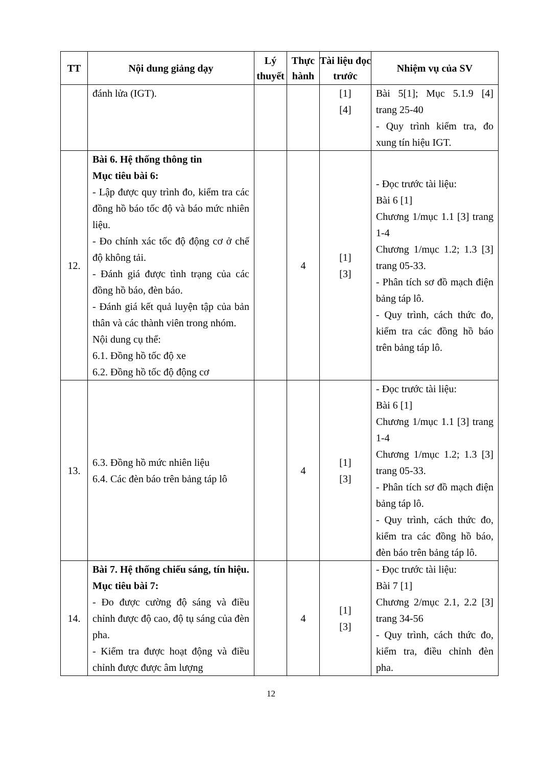| TT | Nội dung giảng dạy | Lý thuyết | Thực hành | Tài liệu đọc trước | Nhiệm vụ của SV |
| --- | --- | --- | --- | --- | --- |
| | đánh lửa (IGT). | | | [1] [4] | Bài 5[1]; Mục 5.1.9 [4] trang 25-40 - Quy trình kiểm tra, đo xung tín hiệu IGT. |
| 12. | Bài 6. Hệ thống thông tin Mục tiêu bài 6: - Lập được quy trình đo, kiểm tra các đồng hồ báo tốc độ và báo mức nhiên liệu. - Đo chính xác tốc độ động cơ ở chế độ không tải. - Đánh giá được tình trạng của các đồng hồ báo, đèn báo. - Đánh giá kết quả luyện tập của bản thân và các thành viên trong nhóm. Nội dung cụ thể: 6.1. Đồng hồ tốc độ xe 6.2. Đồng hồ tốc độ động cơ | | 4 | [1] [3] | - Đọc trước tài liệu: Bài 6 [1] Chương 1/mục 1.1 [3] trang 1-4 Chương 1/mục 1.2; 1.3 [3] trang 05-33. - Phân tích sơ đồ mạch điện bảng táp lô. - Quy trình, cách thức đo, kiểm tra các đồng hồ báo trên bảng táp lô. |
| 13. | 6.3. Đồng hồ mức nhiên liệu 6.4. Các đèn báo trên bảng táp lô | | 4 | [1] [3] | - Đọc trước tài liệu: Bài 6 [1] Chương 1/mục 1.1 [3] trang 1-4 Chương 1/mục 1.2; 1.3 [3] trang 05-33. - Phân tích sơ đồ mạch điện bảng táp lô. - Quy trình, cách thức đo, kiểm tra các đồng hồ báo, đèn báo trên bảng táp lô. |
| 14. | Bài 7. Hệ thống chiếu sáng, tín hiệu. Mục tiêu bài 7: - Đo được cường độ sáng và điều chỉnh được độ cao, độ tụ sáng của đèn pha. - Kiểm tra được hoạt động và điều chỉnh được được âm lượng | | 4 | [1] [3] | - Đọc trước tài liệu: Bài 7 [1] Chương 2/mục 2.1, 2.2 [3] trang 34-56 - Quy trình, cách thức đo, kiểm tra, điều chỉnh đèn pha. |
12